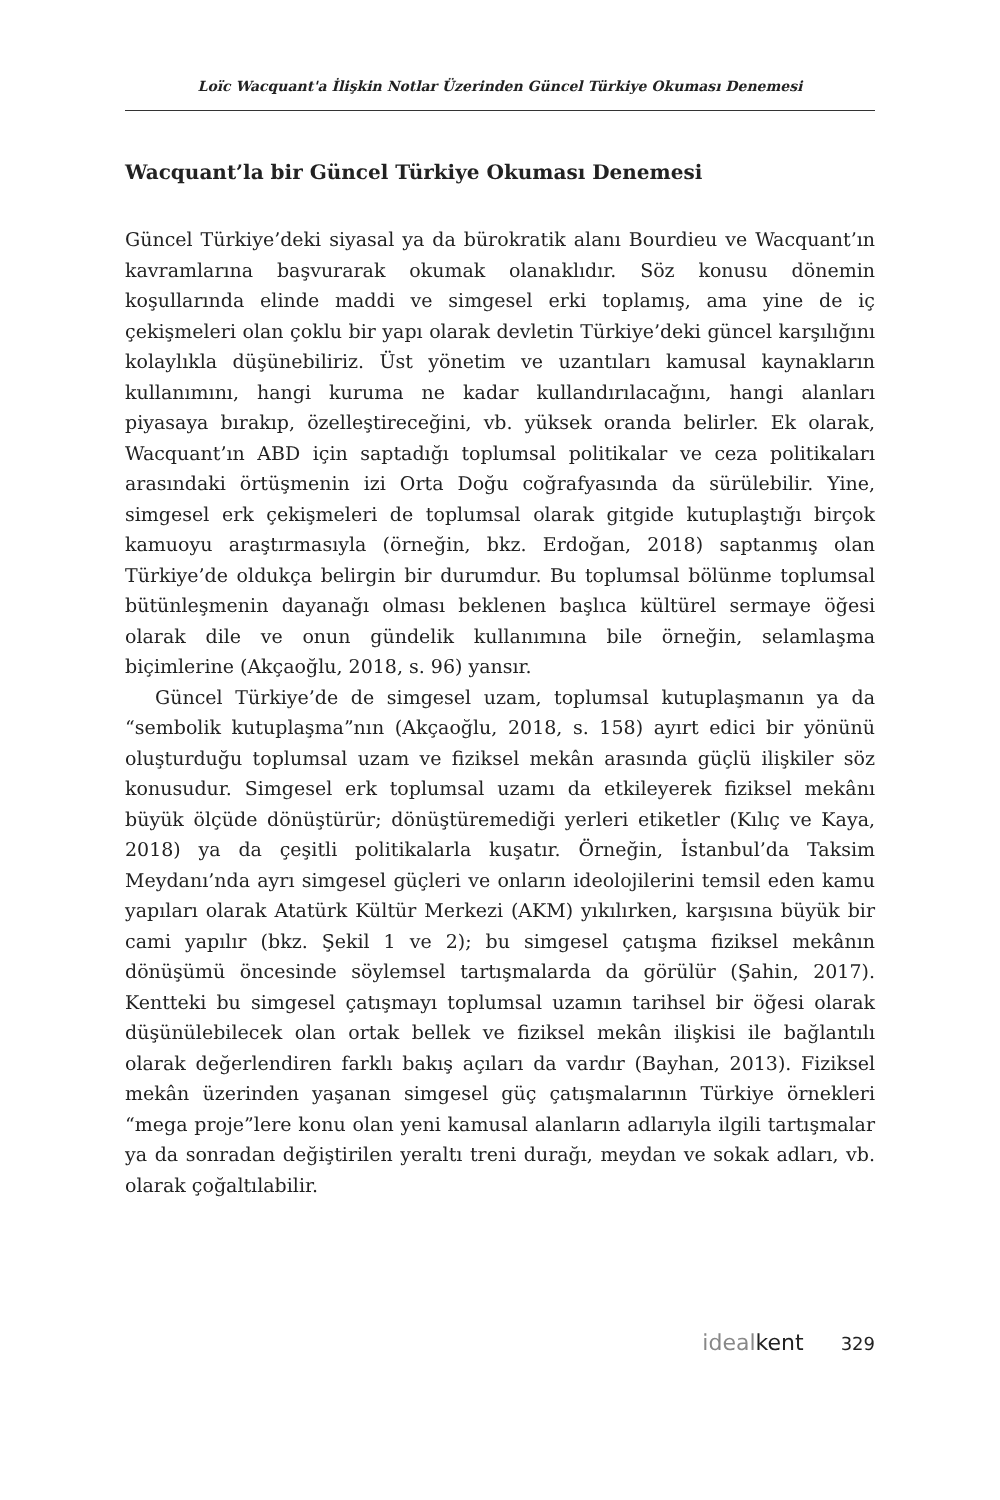Loïc Wacquant'a İlişkin Notlar Üzerinden Güncel Türkiye Okuması Denemesi
Wacquant’la bir Güncel Türkiye Okuması Denemesi
Güncel Türkiye’deki siyasal ya da bürokratik alanı Bourdieu ve Wacquant’ın kavramlarına başvurarak okumak olanaklıdır. Söz konusu dönemin koşullarında elinde maddi ve simgesel erki toplamış, ama yine de iç çekişmeleri olan çoklu bir yapı olarak devletin Türkiye’deki güncel karşılığını kolaylıkla düşünebiliriz. Üst yönetim ve uzantıları kamusal kaynakların kullanımını, hangi kuruma ne kadar kullandırılacağını, hangi alanları piyasaya bırakıp, özelleştireceğini, vb. yüksek oranda belirler. Ek olarak, Wacquant’ın ABD için saptadığı toplumsal politikalar ve ceza politikaları arasındaki örtüşmenin izi Orta Doğu coğrafyasında da sürülebilir. Yine, simgesel erk çekişmeleri de toplumsal olarak gitgide kutuplaştığı birçok kamuoyu araştırmasıyla (örneğin, bkz. Erdoğan, 2018) saptanmış olan Türkiye’de oldukça belirgin bir durumdur. Bu toplumsal bölünme toplumsal bütünleşmenin dayanağı olması beklenen başlıca kültürel sermaye öğesi olarak dile ve onun gündelik kullanımına bile örneğin, selamlaşma biçimlerine (Akçaoğlu, 2018, s. 96) yansır.
Güncel Türkiye’de de simgesel uzam, toplumsal kutuplaşmanın ya da “sembolik kutuplaşma”nın (Akçaoğlu, 2018, s. 158) ayırt edici bir yönünü oluşturduğu toplumsal uzam ve fiziksel mekân arasında güçlü ilişkiler söz konusudur. Simgesel erk toplumsal uzamı da etkileyerek fiziksel mekânı büyük ölçüde dönüştürür; dönüştüremediği yerleri etiketler (Kılıç ve Kaya, 2018) ya da çeşitli politikalarla kuşatır. Örneğin, İstanbul’da Taksim Meydanı’nda ayrı simgesel güçleri ve onların ideolojilerini temsil eden kamu yapıları olarak Atatürk Kültür Merkezi (AKM) yıkılırken, karşısına büyük bir cami yapılır (bkz. Şekil 1 ve 2); bu simgesel çatışma fiziksel mekânın dönüşümü öncesinde söylemsel tartışmalarda da görülür (Şahin, 2017). Kentteki bu simgesel çatışmayı toplumsal uzamın tarihsel bir öğesi olarak düşünülebilecek olan ortak bellek ve fiziksel mekân ilişkisi ile bağlantılı olarak değerlendiren farklı bakış açıları da vardır (Bayhan, 2013). Fiziksel mekân üzerinden yaşanan simgesel güç çatışmalarının Türkiye örnekleri “mega proje”lere konu olan yeni kamusal alanların adlarıyla ilgili tartışmalar ya da sonradan değiştirilen yeraltı treni durağı, meydan ve sokak adları, vb. olarak çoğaltılabilir.
idealkent 329